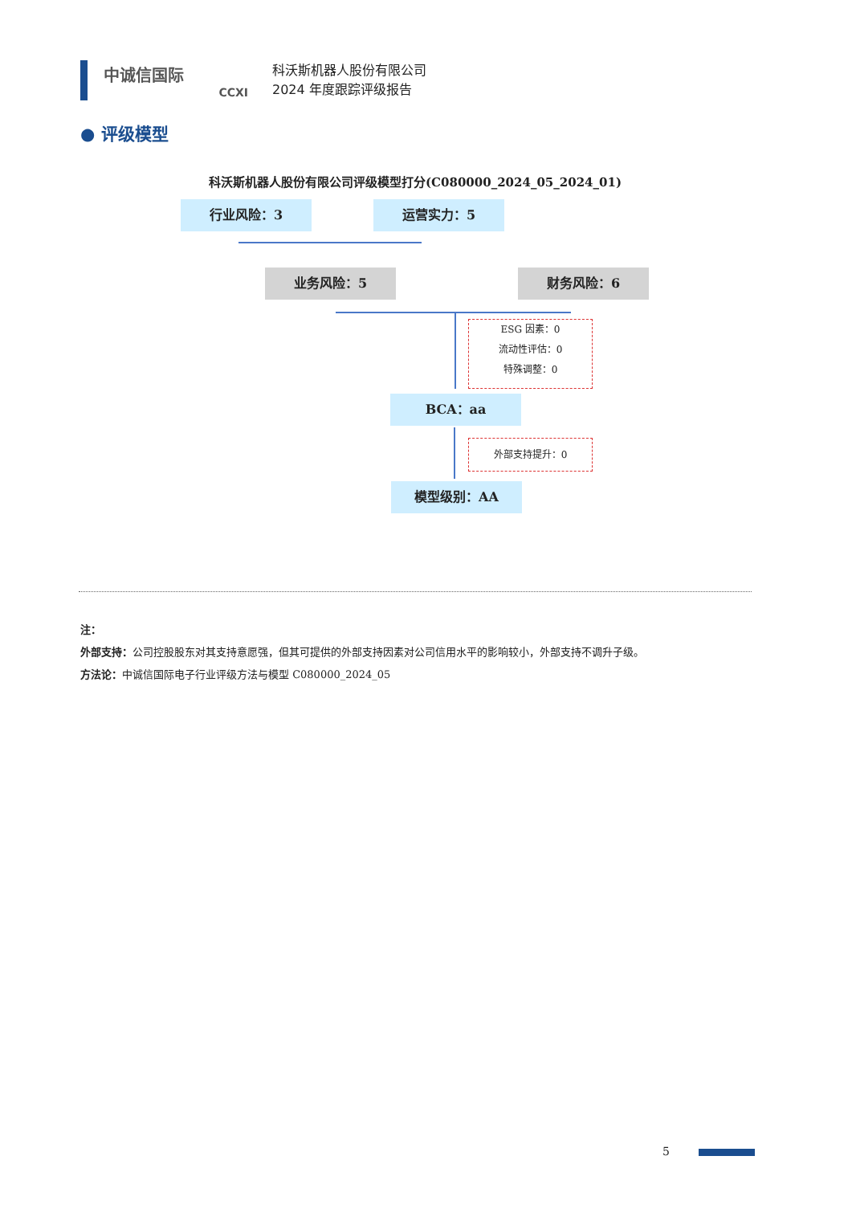中诚信国际
CCXI
科沃斯机器人股份有限公司
2024 年度跟踪评级报告
● 评级模型
科沃斯机器人股份有限公司评级模型打分(C080000_2024_05_2024_01)
行业风险：3 运营实力：5
业务风险：5 财务风险：6
ESG 因素：0
流动性评估：0
特殊调整：0
BCA：aa
外部支持提升：0
模型级别：AA
注：
外部支持：公司控股股东对其支持意愿强，但其可提供的外部支持因素对公司信用水平的影响较小，外部支持不调升子级。
方法论：中诚信国际电子行业评级方法与模型 C080000_2024_05
5